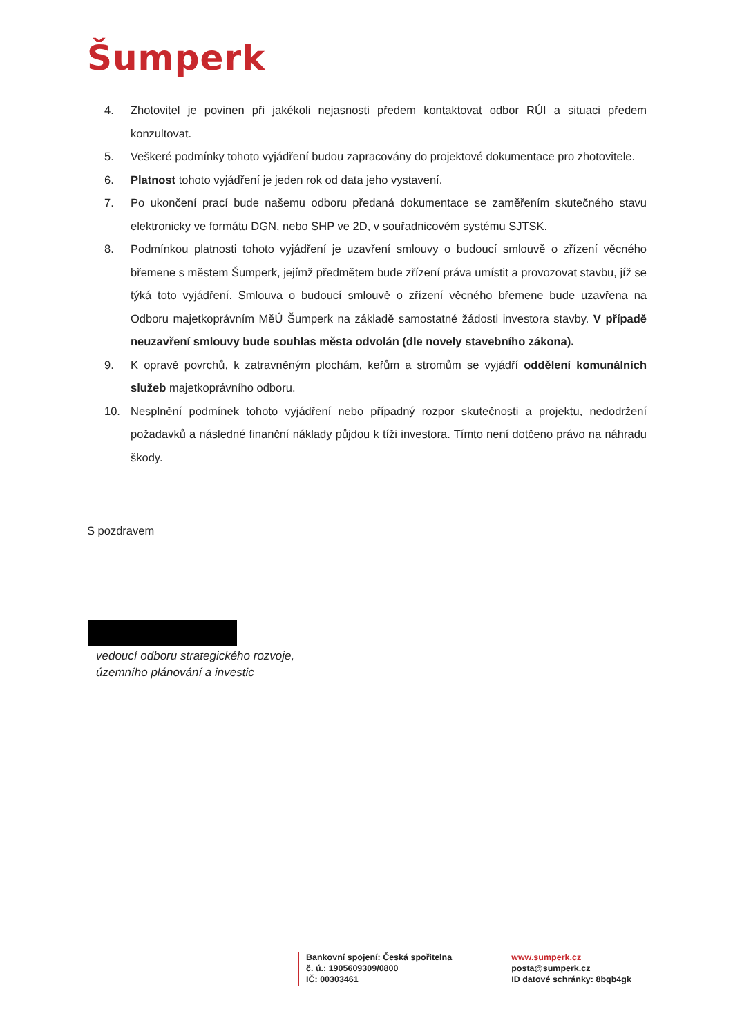Šumperk
4. Zhotovitel je povinen při jakékoli nejasnosti předem kontaktovat odbor RÚI a situaci předem konzultovat.
5. Veškeré podmínky tohoto vyjádření budou zapracovány do projektové dokumentace pro zhotovitele.
6. Platnost tohoto vyjádření je jeden rok od data jeho vystavení.
7. Po ukončení prací bude našemu odboru předaná dokumentace se zaměřením skutečného stavu elektronicky ve formátu DGN, nebo SHP ve 2D, v souřadnicovém systému SJTSK.
8. Podmínkou platnosti tohoto vyjádření je uzavření smlouvy o budoucí smlouvě o zřízení věcného břemene s městem Šumperk, jejímž předmětem bude zřízení práva umístit a provozovat stavbu, jíž se týká toto vyjádření. Smlouva o budoucí smlouvě o zřízení věcného břemene bude uzavřena na Odboru majetkoprávním MěÚ Šumperk na základě samostatné žádosti investora stavby. V případě neuzavření smlouvy bude souhlas města odvolán (dle novely stavebního zákona).
9. K opravě povrchů, k zatravněným plochám, keřům a stromům se vyjádří oddělení komunálních služeb majetkoprávního odboru.
10. Nesplnění podmínek tohoto vyjádření nebo případný rozpor skutečnosti a projektu, nedodržení požadavků a následné finanční náklady půjdou k tíži investora. Tímto není dotčeno právo na náhradu škody.
S pozdravem
vedoucí odboru strategického rozvoje,
územního plánování a investic
Bankovní spojení: Česká spořitelna
č. ú.: 1905609309/0800
IČ: 00303461
www.sumperk.cz
posta@sumperk.cz
ID datové schránky: 8bqb4gk